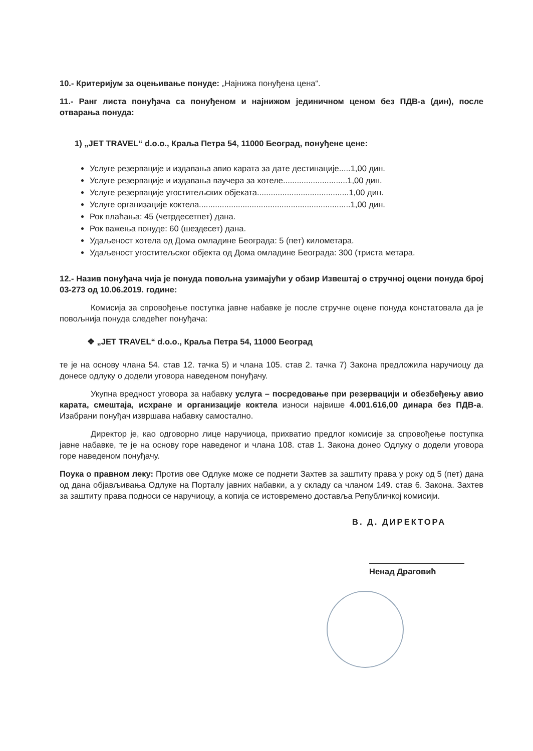10.- Критеријум за оцењивање понуде: „Најнижа понуђена цена“.
11.- Ранг листа понуђача са понуђеном и најнижом јединичном ценом без ПДВ-а (дин), после отварања понуда:
1) „JET TRAVEL“ d.o.o., Краља Петра 54, 11000 Београд, понуђене цене:
Услуге резервације и издавања авио карата за дате дестинације.....1,00 дин.
Услуге резервације и издавања ваучера за хотеле............................1,00 дин.
Услуге резервације угоститељских објеката........................................1,00 дин.
Услуге организације коктела..................................................................1,00 дин.
Рок плаћања: 45 (четрдесетпет) дана.
Рок важења понуде: 60 (шездесет) дана.
Удаљеност хотела од Дома омладине Београда: 5 (пет) километара.
Удаљеност угоститељског објекта од Дома омладине Београда: 300 (триста метара.
12.- Назив понуђача чија је понуда повољна узимајући у обзир Извештај о стручној оцени понуда број 03-273 од 10.06.2019. године:
Комисија за спровођење поступка јавне набавке је после стручне оцене понуда констатовала да је повољнија понуда следећег понуђача:
❖ „JET TRAVEL“ d.o.o., Краља Петра 54, 11000 Београд
те је на основу члана 54. став 12. тачка 5) и члана 105. став 2. тачка 7) Закона предложила наручиоцу да донесе одлуку о додели уговора наведеном понуђачу.
Укупна вредност уговора за набавку услуга – посредовање при резервацији и обезбеђењу авио карата, смештаја, исхране и организације коктела износи највише 4.001.616,00 динара без ПДВ-а. Изабрани понуђач извршава набавку самостално.
Директор је, као одговорно лице наручиоца, прихватио предлог комисије за спровођење поступка јавне набавке, те је на основу горе наведеног и члана 108. став 1. Закона донео Одлуку о додели уговора горе наведеном понуђачу.
Поука о правном леку: Против ове Одлуке може се поднети Захтев за заштиту права у року од 5 (пет) дана од дана објављивања Одлуке на Порталу јавних набавки, а у складу са чланом 149. став 6. Закона. Захтев за заштиту права подноси се наручиоцу, а копија се истовремено доставља Републичкој комисији.
В. Д. ДИРЕКТОРА
Ненад Драговић